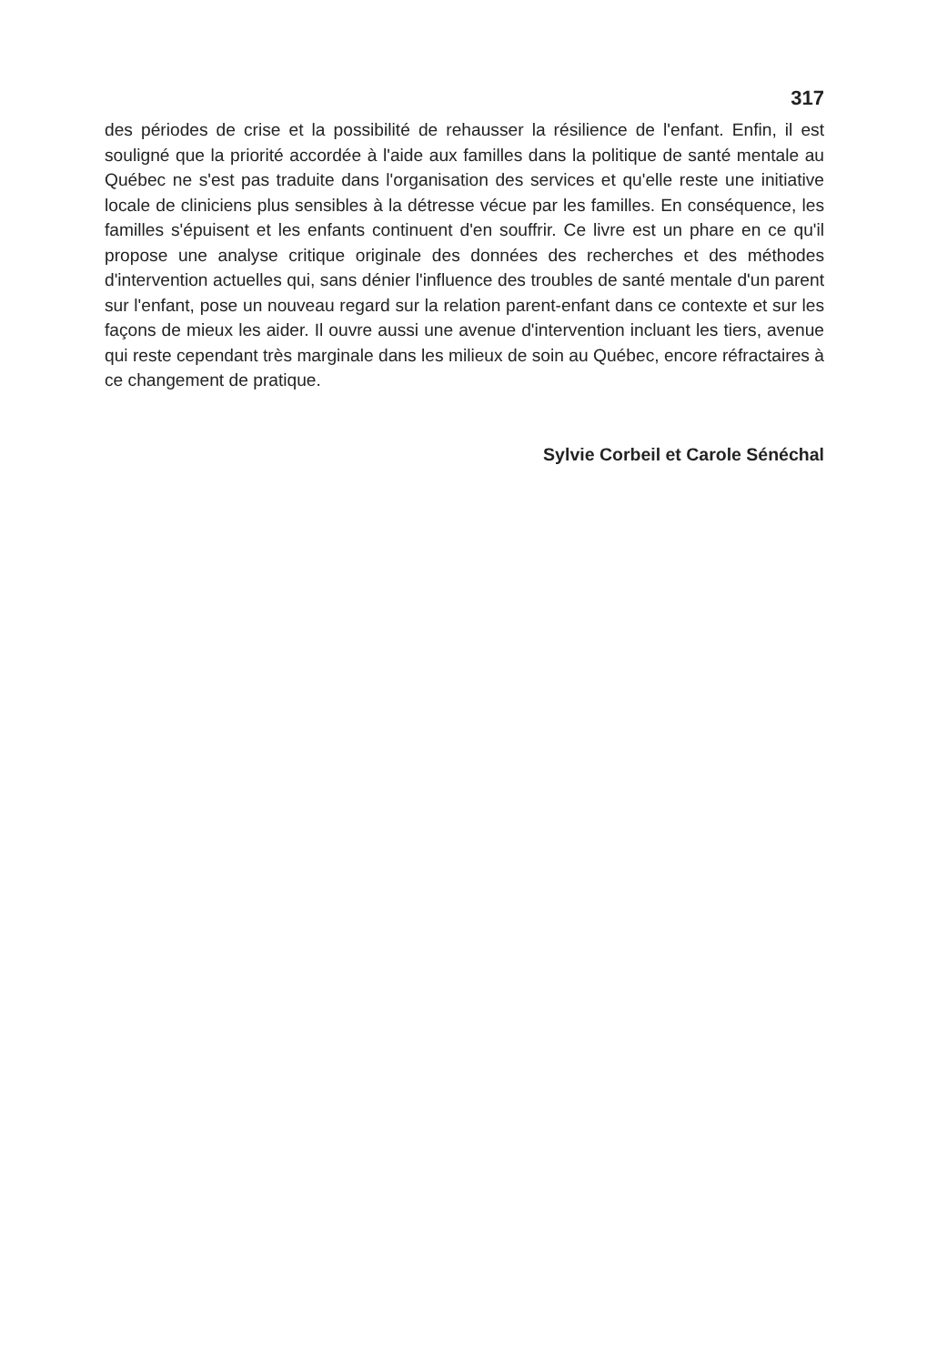317
des périodes de crise et la possibilité de rehausser la résilience de l'enfant. Enfin, il est souligné que la priorité accordée à l'aide aux familles dans la politique de santé mentale au Québec ne s'est pas traduite dans l'organisation des services et qu'elle reste une initiative locale de cliniciens plus sensibles à la détresse vécue par les familles. En conséquence, les familles s'épuisent et les enfants continuent d'en souffrir. Ce livre est un phare en ce qu'il propose une analyse critique originale des données des recherches et des méthodes d'intervention actuelles qui, sans dénier l'influence des troubles de santé mentale d'un parent sur l'enfant, pose un nouveau regard sur la relation parent-enfant dans ce contexte et sur les façons de mieux les aider. Il ouvre aussi une avenue d'intervention incluant les tiers, avenue qui reste cependant très marginale dans les milieux de soin au Québec, encore réfractaires à ce changement de pratique.
Sylvie Corbeil et Carole Sénéchal